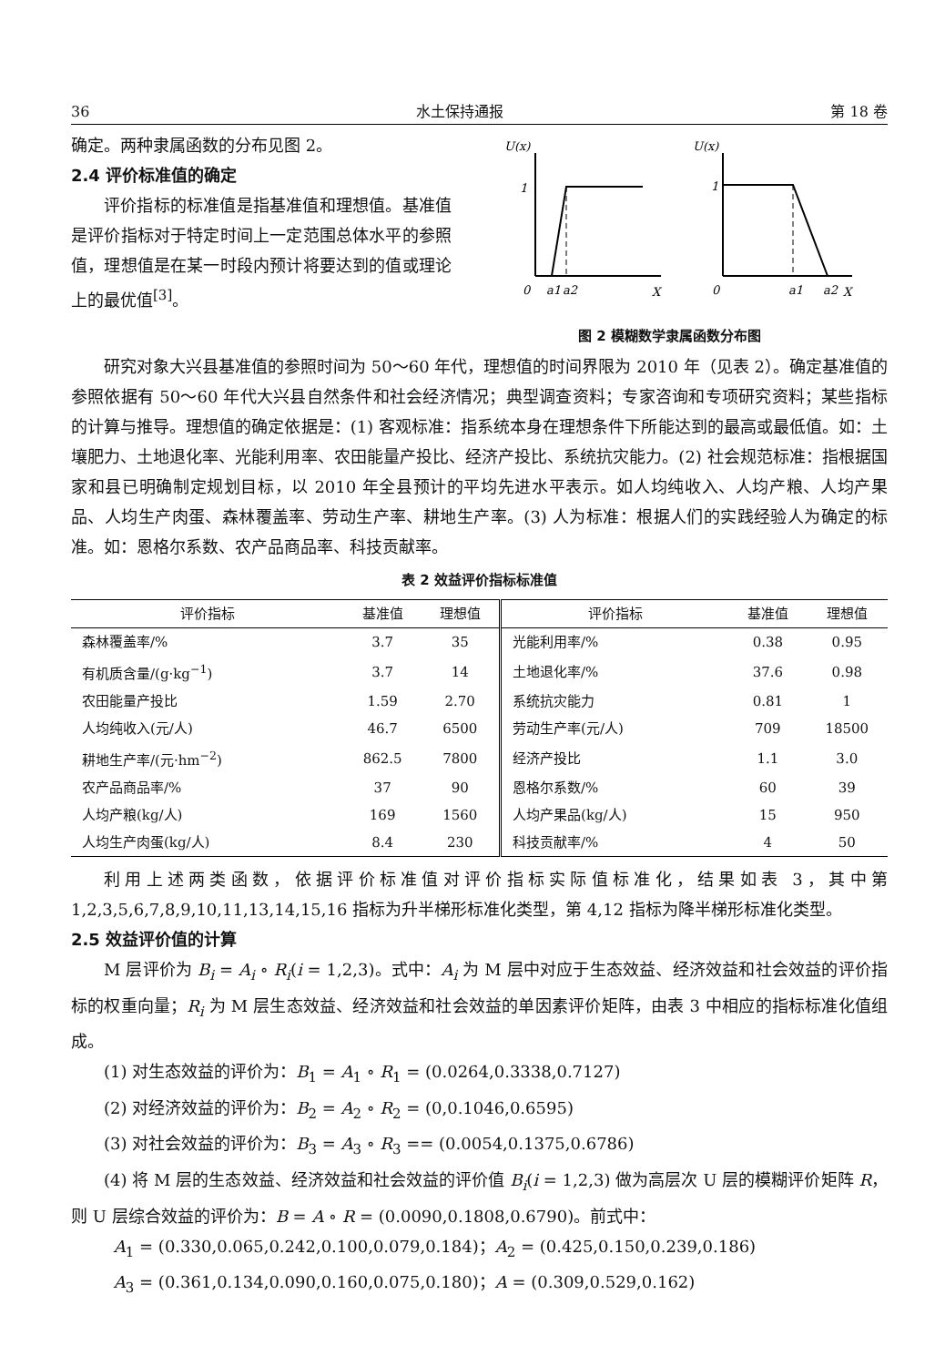36 水土保持通报 第 18 卷
确定。两种隶属函数的分布见图 2。
2.4 评价标准值的确定
评价指标的标准值是指基准值和理想值。基准值是评价指标对于特定时间上一定范围总体水平的参照值，理想值是在某一时段内预计将要达到的值或理论上的最优值<sup>[3]</sup>。
U(x)
1
0
a1
a2
X
U(x)
1
0
a1
a2
X
图 2 模糊数学隶属函数分布图
研究对象大兴县基准值的参照时间为 50～60 年代，理想值的时间界限为 2010 年（见表 2）。确定基准值的参照依据有 50～60 年代大兴县自然条件和社会经济情况；典型调查资料；专家咨询和专项研究资料；某些指标的计算与推导。理想值的确定依据是：(1) 客观标准：指系统本身在理想条件下所能达到的最高或最低值。如：土壤肥力、土地退化率、光能利用率、农田能量产投比、经济产投比、系统抗灾能力。(2) 社会规范标准：指根据国家和县已明确制定规划目标，以 2010 年全县预计的平均先进水平表示。如人均纯收入、人均产粮、人均产果品、人均生产肉蛋、森林覆盖率、劳动生产率、耕地生产率。(3) 人为标准：根据人们的实践经验人为确定的标准。如：恩格尔系数、农产品商品率、科技贡献率。
表 2 效益评价指标标准值
| 评价指标 | 基准值 | 理想值 | 评价指标 | 基准值 | 理想值 |
| --- | --- | --- | --- | --- | --- |
| 森林覆盖率/% | 3.7 | 35 | 光能利用率/% | 0.38 | 0.95 |
| 有机质含量/(g·kg<sup>−1</sup>) | 3.7 | 14 | 土地退化率/% | 37.6 | 0.98 |
| 农田能量产投比 | 1.59 | 2.70 | 系统抗灾能力 | 0.81 | 1 |
| 人均纯收入(元/人) | 46.7 | 6500 | 劳动生产率(元/人) | 709 | 18500 |
| 耕地生产率/(元·hm<sup>−2</sup>) | 862.5 | 7800 | 经济产投比 | 1.1 | 3.0 |
| 农产品商品率/% | 37 | 90 | 恩格尔系数/% | 60 | 39 |
| 人均产粮(kg/人) | 169 | 1560 | 人均产果品(kg/人) | 15 | 950 |
| 人均生产肉蛋(kg/人) | 8.4 | 230 | 科技贡献率/% | 4 | 50 |
利用上述两类函数，依据评价标准值对评价指标实际值标准化，结果如表 3，其中第 1,2,3,5,6,7,8,9,10,11,13,14,15,16 指标为升半梯形标准化类型，第 4,12 指标为降半梯形标准化类型。
2.5 效益评价值的计算
M 层评价为 B<sub>i</sub> = A<sub>i</sub> ∘ R<sub>i</sub>(i = 1,2,3)。式中：A<sub>i</sub> 为 M 层中对应于生态效益、经济效益和社会效益的评价指标的权重向量；R<sub>i</sub> 为 M 层生态效益、经济效益和社会效益的单因素评价矩阵，由表 3 中相应的指标标准化值组成。
(1) 对生态效益的评价为：B<sub>1</sub> = A<sub>1</sub> ∘ R<sub>1</sub> = (0.0264,0.3338,0.7127)
(2) 对经济效益的评价为：B<sub>2</sub> = A<sub>2</sub> ∘ R<sub>2</sub> = (0,0.1046,0.6595)
(3) 对社会效益的评价为：B<sub>3</sub> = A<sub>3</sub> ∘ R<sub>3</sub> == (0.0054,0.1375,0.6786)
(4) 将 M 层的生态效益、经济效益和社会效益的评价值 B<sub>i</sub>(i = 1,2,3) 做为高层次 U 层的模糊评价矩阵 R，则 U 层综合效益的评价为：B = A ∘ R = (0.0090,0.1808,0.6790)。前式中：
A<sub>1</sub> = (0.330,0.065,0.242,0.100,0.079,0.184)；A<sub>2</sub> = (0.425,0.150,0.239,0.186)
A<sub>3</sub> = (0.361,0.134,0.090,0.160,0.075,0.180)；A = (0.309,0.529,0.162)